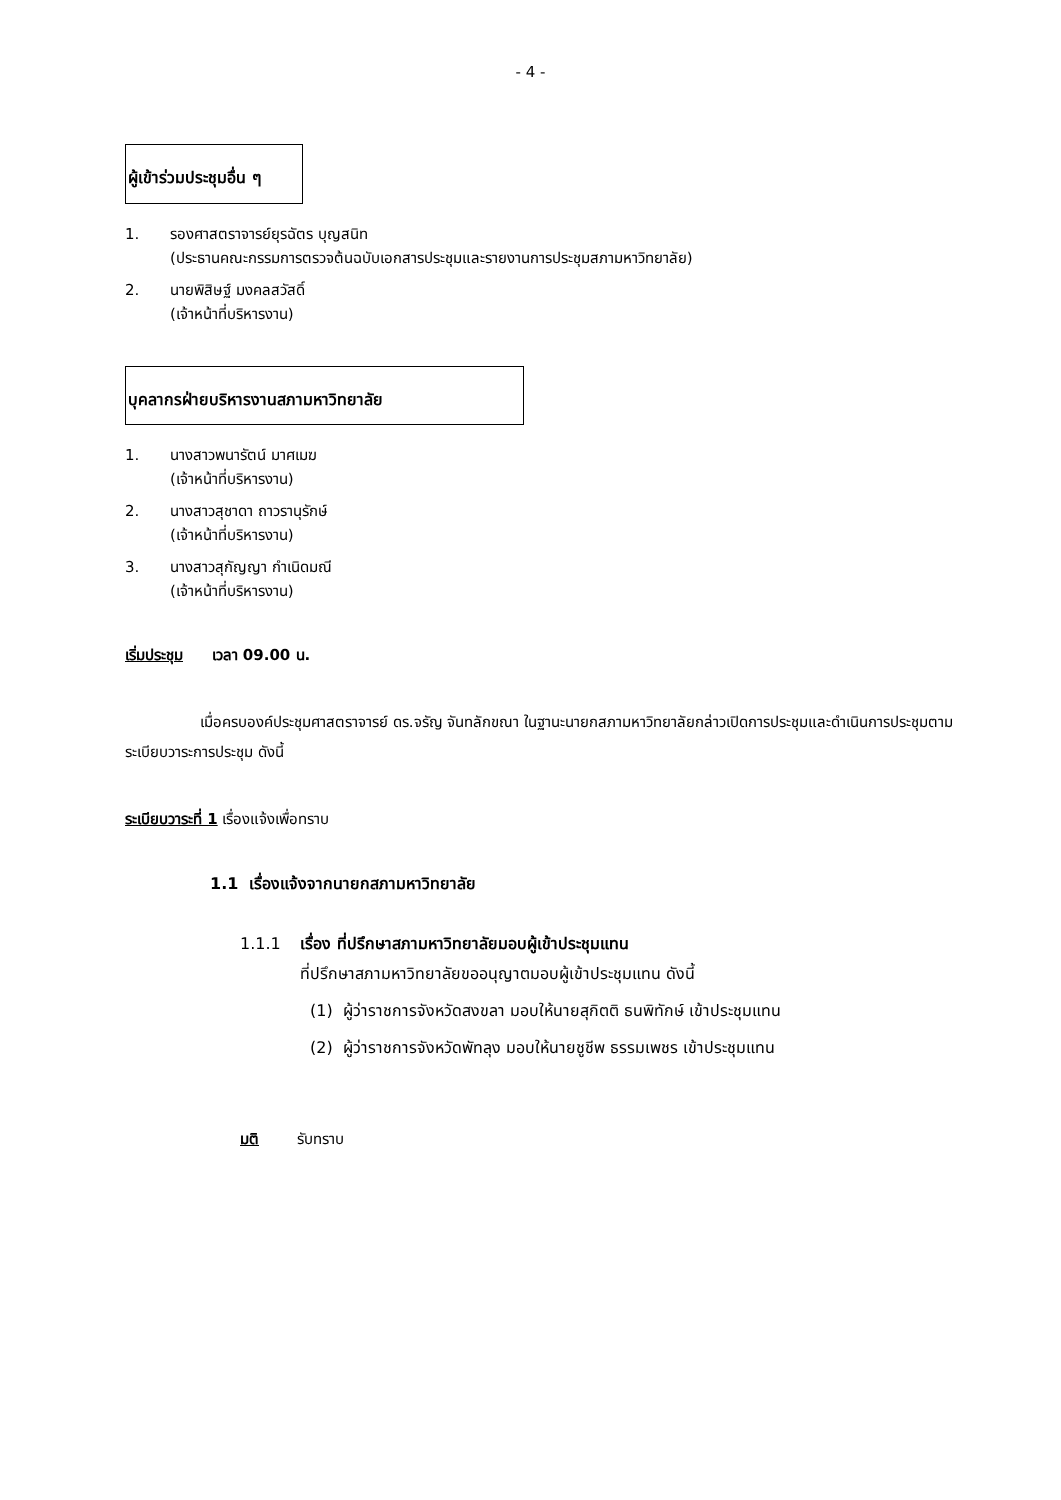- 4 -
ผู้เข้าร่วมประชุมอื่น ๆ
1. รองศาสตราจารย์ยุรฉัตร บุญสนิท
(ประธานคณะกรรมการตรวจต้นฉบับเอกสารประชุมและรายงานการประชุมสภามหาวิทยาลัย)
2. นายพิสิษฐ์ มงคลสวัสดิ์
(เจ้าหน้าที่บริหารงาน)
บุคลากรฝ่ายบริหารงานสภามหาวิทยาลัย
1. นางสาวพนารัตน์ มาศเมฆ
(เจ้าหน้าที่บริหารงาน)
2. นางสาวสุชาดา ถาวรานุรักษ์
(เจ้าหน้าที่บริหารงาน)
3. นางสาวสุกัญญา กำเนิดมณี
(เจ้าหน้าที่บริหารงาน)
เริ่มประชุม เวลา 09.00 น.
เมื่อครบองค์ประชุมศาสตราจารย์ ดร.จรัญ จันทลักขณา ในฐานะนายกสภามหาวิทยาลัยกล่าวเปิดการประชุมและดำเนินการประชุมตามระเบียบวาระการประชุม ดังนี้
ระเบียบวาระที่ 1 เรื่องแจ้งเพื่อทราบ
1.1 เรื่องแจ้งจากนายกสภามหาวิทยาลัย
1.1.1 เรื่อง ที่ปรึกษาสภามหาวิทยาลัยมอบผู้เข้าประชุมแทน
ที่ปรึกษาสภามหาวิทยาลัยขออนุญาตมอบผู้เข้าประชุมแทน ดังนี้
(1) ผู้ว่าราชการจังหวัดสงขลา มอบให้นายสุกิตติ ธนพิทักษ์ เข้าประชุมแทน
(2) ผู้ว่าราชการจังหวัดพัทลุง มอบให้นายชูชีพ ธรรมเพชร เข้าประชุมแทน
มติ รับทราบ